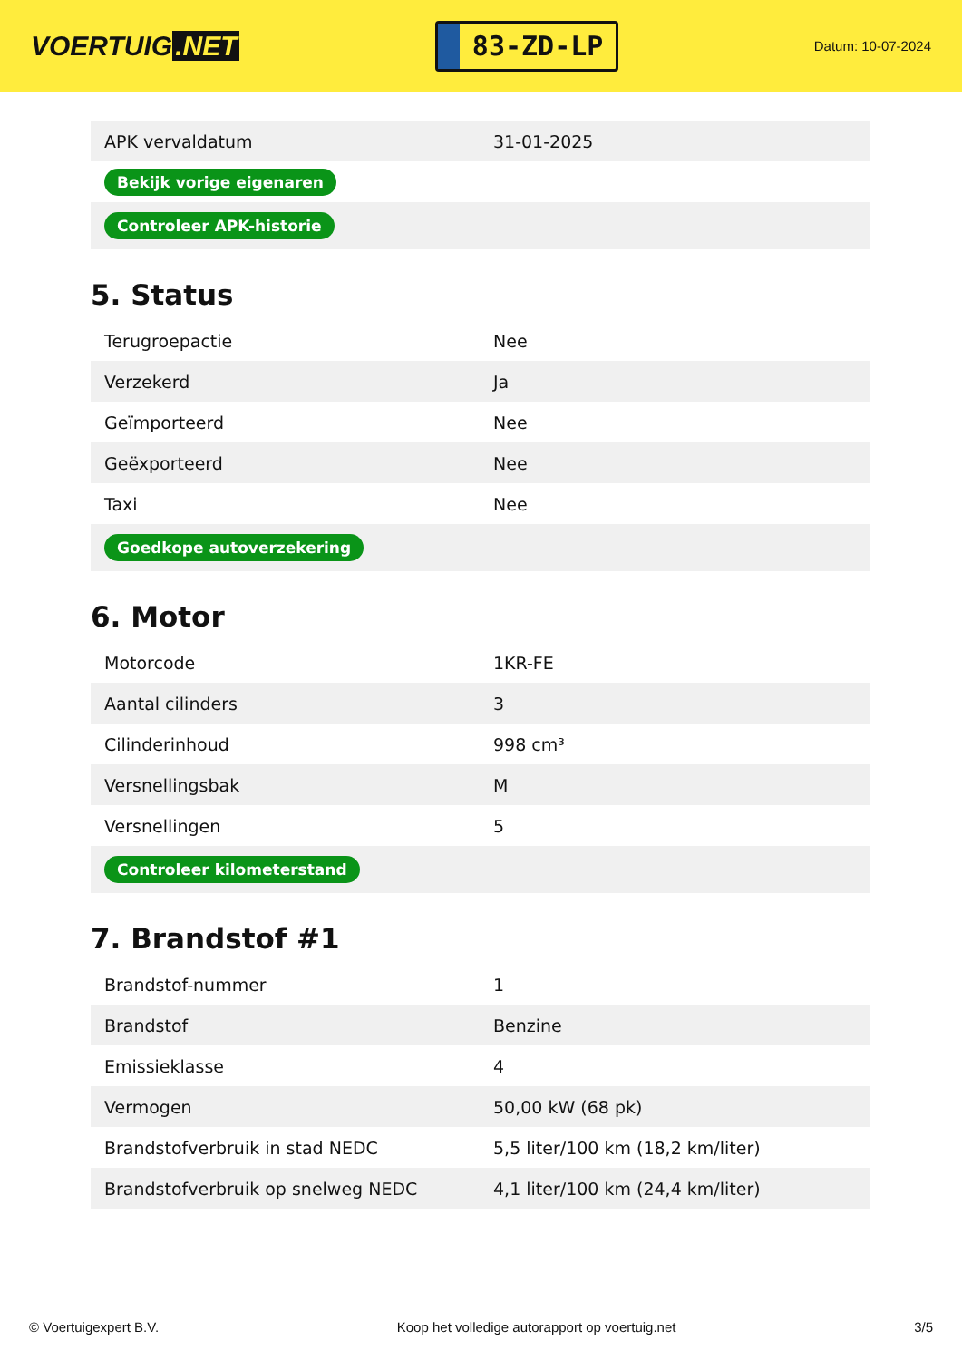VOERTUIG.NET
83-ZD-LP
Datum: 10-07-2024
| APK vervaldatum | 31-01-2025 |
| Bekijk vorige eigenaren | |
| Controleer APK-historie | |
5. Status
| Terugroepactie | Nee |
| Verzekerd | Ja |
| Geïmporteerd | Nee |
| Geëxporteerd | Nee |
| Taxi | Nee |
| Goedkope autoverzekering | |
6. Motor
| Motorcode | 1KR-FE |
| Aantal cilinders | 3 |
| Cilinderinhoud | 998 cm³ |
| Versnellingsbak | M |
| Versnellingen | 5 |
| Controleer kilometerstand | |
7. Brandstof #1
| Brandstof-nummer | 1 |
| Brandstof | Benzine |
| Emissieklasse | 4 |
| Vermogen | 50,00 kW (68 pk) |
| Brandstofverbruik in stad NEDC | 5,5 liter/100 km (18,2 km/liter) |
| Brandstofverbruik op snelweg NEDC | 4,1 liter/100 km (24,4 km/liter) |
© Voertuigexpert B.V. Koop het volledige autorapport op voertuig.net 3/5